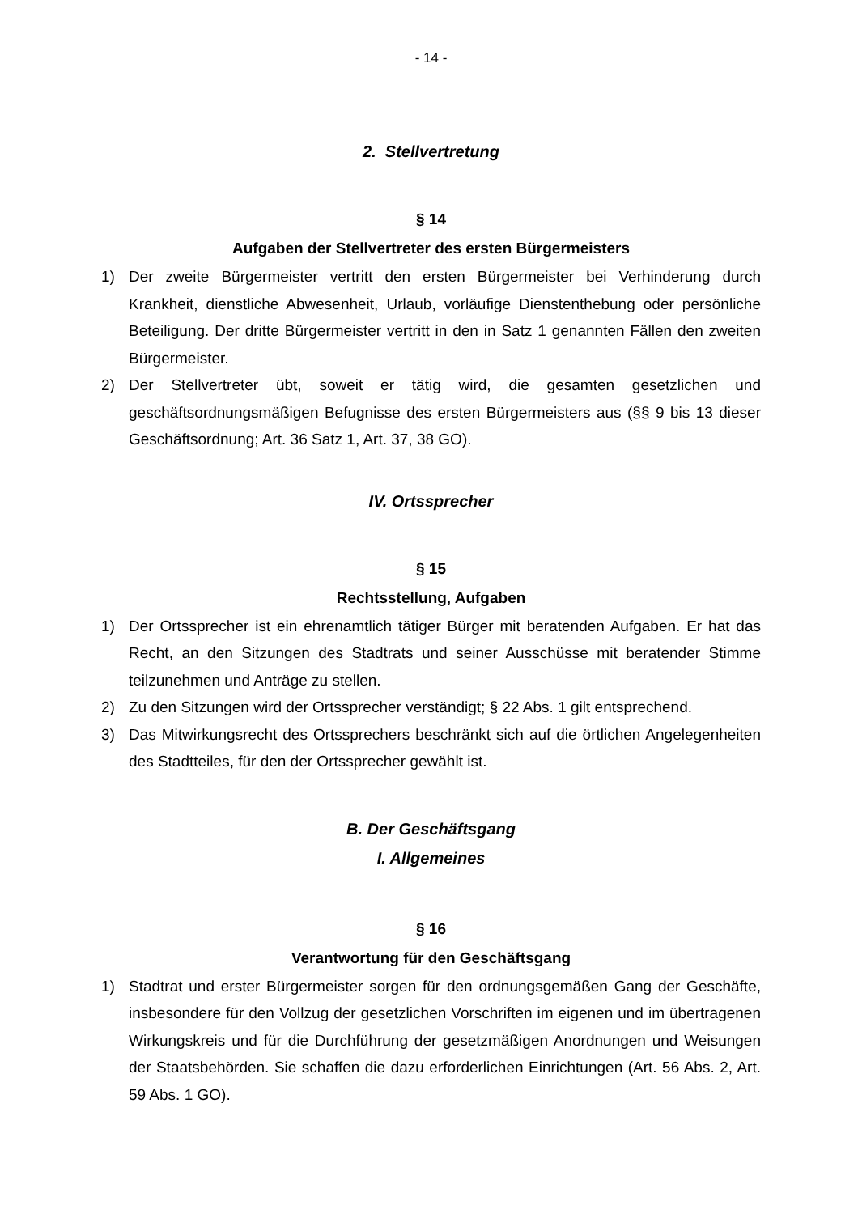- 14 -
2. Stellvertretung
§ 14
Aufgaben der Stellvertreter des ersten Bürgermeisters
1) Der zweite Bürgermeister vertritt den ersten Bürgermeister bei Verhinderung durch Krankheit, dienstliche Abwesenheit, Urlaub, vorläufige Dienstenthebung oder persönliche Beteiligung. Der dritte Bürgermeister vertritt in den in Satz 1 genannten Fällen den zweiten Bürgermeister.
2) Der Stellvertreter übt, soweit er tätig wird, die gesamten gesetzlichen und geschäftsordnungsmäßigen Befugnisse des ersten Bürgermeisters aus (§§ 9 bis 13 dieser Geschäftsordnung; Art. 36 Satz 1, Art. 37, 38 GO).
IV. Ortssprecher
§ 15
Rechtsstellung, Aufgaben
1) Der Ortssprecher ist ein ehrenamtlich tätiger Bürger mit beratenden Aufgaben. Er hat das Recht, an den Sitzungen des Stadtrats und seiner Ausschüsse mit beratender Stimme teilzunehmen und Anträge zu stellen.
2) Zu den Sitzungen wird der Ortssprecher verständigt; § 22 Abs. 1 gilt entsprechend.
3) Das Mitwirkungsrecht des Ortssprechers beschränkt sich auf die örtlichen Angelegenheiten des Stadtteiles, für den der Ortssprecher gewählt ist.
B. Der Geschäftsgang
I. Allgemeines
§ 16
Verantwortung für den Geschäftsgang
1) Stadtrat und erster Bürgermeister sorgen für den ordnungsgemäßen Gang der Geschäfte, insbesondere für den Vollzug der gesetzlichen Vorschriften im eigenen und im übertragenen Wirkungskreis und für die Durchführung der gesetzmäßigen Anordnungen und Weisungen der Staatsbehörden. Sie schaffen die dazu erforderlichen Einrichtungen (Art. 56 Abs. 2, Art. 59 Abs. 1 GO).